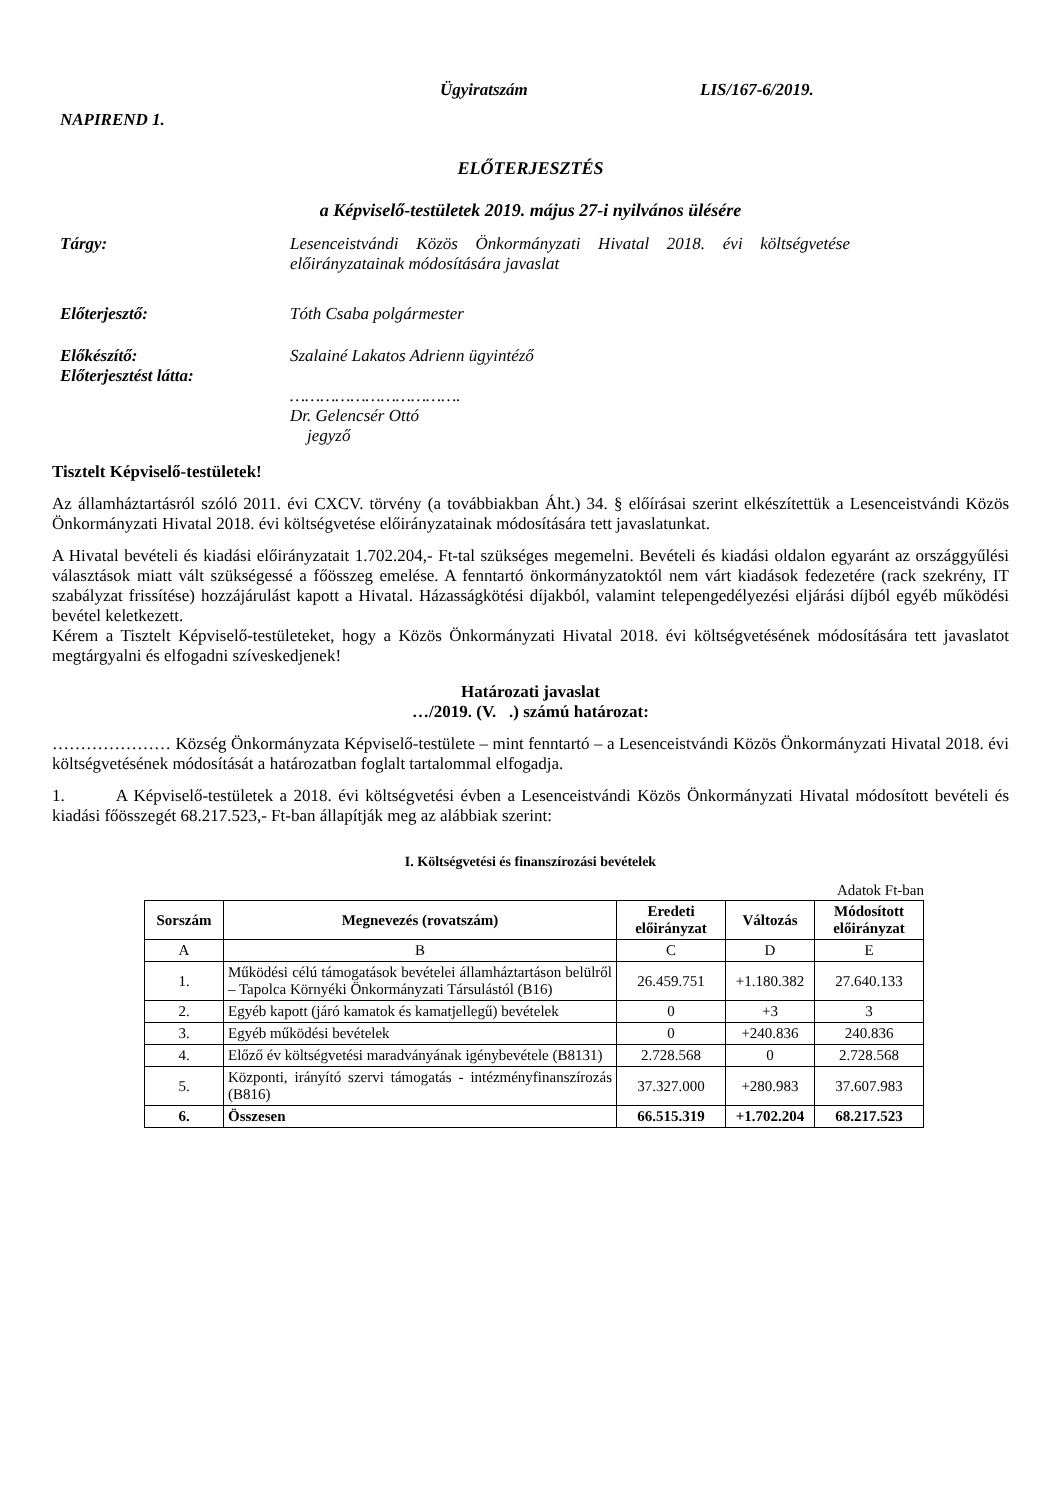NAPIREND 1.
Ügyiratszám LIS/167-6/2019.
ELŐTERJESZTÉS
a Képviselő-testületek 2019. május 27-i nyilvános ülésére
Tárgy: Lesenceistvándi Közös Önkormányzati Hivatal 2018. évi költségvetése előirányzatainak módosítására javaslat
Előterjesztő: Tóth Csaba polgármester
Előkészítő:
Előterjesztést látta:
Szalainé Lakatos Adrienn ügyintéző
…………………………….
Dr. Gelencsér Ottó
jegyző
Tisztelt Képviselő-testületek!
Az államháztartásról szóló 2011. évi CXCV. törvény (a továbbiakban Áht.) 34. § előírásai szerint elkészítettük a Lesenceistvándi Közös Önkormányzati Hivatal 2018. évi költségvetése előirányzatainak módosítására tett javaslatunkat.
A Hivatal bevételi és kiadási előirányzatait 1.702.204,- Ft-tal szükséges megemelni. Bevételi és kiadási oldalon egyaránt az országgyűlési választások miatt vált szükségessé a főösszeg emelése. A fenntartó önkormányzatoktól nem várt kiadások fedezetére (rack szekrény, IT szabályzat frissítése) hozzájárulást kapott a Hivatal. Házasságkötési díjakból, valamint telepengedélyezési eljárási díjból egyéb működési bevétel keletkezett.
Kérem a Tisztelt Képviselő-testületeket, hogy a Közös Önkormányzati Hivatal 2018. évi költségvetésének módosítására tett javaslatot megtárgyalni és elfogadni szíveskedjenek!
Határozati javaslat
…/2019. (V. .) számú határozat:
………………… Község Önkormányzata Képviselő-testülete – mint fenntartó – a Lesenceistvándi Közös Önkormányzati Hivatal 2018. évi költségvetésének módosítását a határozatban foglalt tartalommal elfogadja.
1. A Képviselő-testületek a 2018. évi költségvetési évben a Lesenceistvándi Közös Önkormányzati Hivatal módosított bevételi és kiadási főösszegét 68.217.523,- Ft-ban állapítják meg az alábbiak szerint:
I. Költségvetési és finanszírozási bevételek
Adatok Ft-ban
| Sorszám | Megnevezés (rovatszám) | Eredeti előirányzat | Változás | Módosított előirányzat |
| --- | --- | --- | --- | --- |
| A | B | C | D | E |
| 1. | Működési célú támogatások bevételei államháztartáson belülről – Tapolca Környéki Önkormányzati Társulástól (B16) | 26.459.751 | +1.180.382 | 27.640.133 |
| 2. | Egyéb kapott (járó kamatok és kamatjellegű) bevételek | 0 | +3 | 3 |
| 3. | Egyéb működési bevételek | 0 | +240.836 | 240.836 |
| 4. | Előző év költségvetési maradványának igénybevétele (B8131) | 2.728.568 | 0 | 2.728.568 |
| 5. | Központi, irányító szervi támogatás - intézményfinanszírozás (B816) | 37.327.000 | +280.983 | 37.607.983 |
| 6. | Összesen | 66.515.319 | +1.702.204 | 68.217.523 |